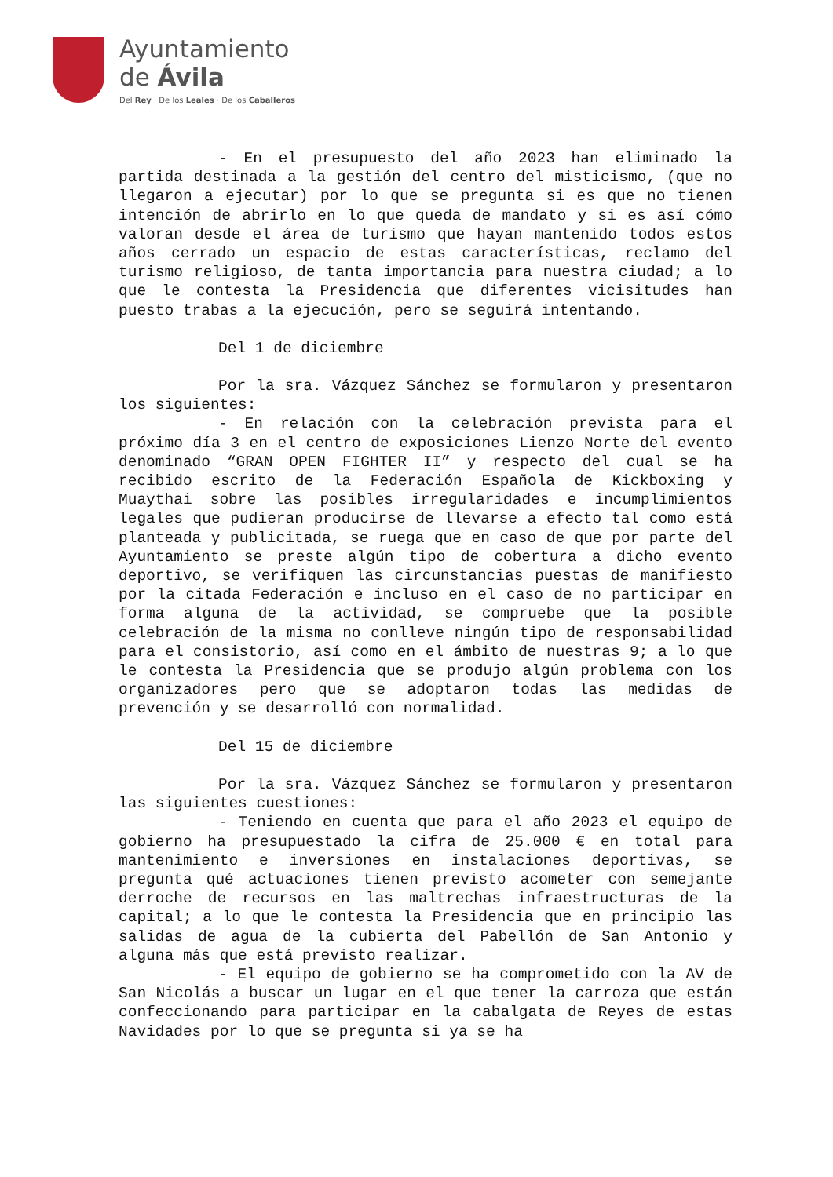Ayuntamiento
de Ávila
Del Rey · De los Leales · De los Caballeros
- En el presupuesto del año 2023 han eliminado la partida destinada a la gestión del centro del misticismo, (que no llegaron a ejecutar) por lo que se pregunta si es que no tienen intención de abrirlo en lo que queda de mandato y si es así cómo valoran desde el área de turismo que hayan mantenido todos estos años cerrado un espacio de estas características, reclamo del turismo religioso, de tanta importancia para nuestra ciudad; a lo que le contesta la Presidencia que diferentes vicisitudes han puesto trabas a la ejecución, pero se seguirá intentando.
Del 1 de diciembre
Por la sra. Vázquez Sánchez se formularon y presentaron los siguientes:
- En relación con la celebración prevista para el próximo día 3 en el centro de exposiciones Lienzo Norte del evento denominado “GRAN OPEN FIGHTER II” y respecto del cual se ha recibido escrito de la Federación Española de Kickboxing y Muaythai sobre las posibles irregularidades e incumplimientos legales que pudieran producirse de llevarse a efecto tal como está planteada y publicitada, se ruega que en caso de que por parte del Ayuntamiento se preste algún tipo de cobertura a dicho evento deportivo, se verifiquen las circunstancias puestas de manifiesto por la citada Federación e incluso en el caso de no participar en forma alguna de la actividad, se compruebe que la posible celebración de la misma no conlleve ningún tipo de responsabilidad para el consistorio, así como en el ámbito de nuestras 9; a lo que le contesta la Presidencia que se produjo algún problema con los organizadores pero que se adoptaron todas las medidas de prevención y se desarrolló con normalidad.
Del 15 de diciembre
Por la sra. Vázquez Sánchez se formularon y presentaron las siguientes cuestiones:
- Teniendo en cuenta que para el año 2023 el equipo de gobierno ha presupuestado la cifra de 25.000 € en total para mantenimiento e inversiones en instalaciones deportivas, se pregunta qué actuaciones tienen previsto acometer con semejante derroche de recursos en las maltrechas infraestructuras de la capital; a lo que le contesta la Presidencia que en principio las salidas de agua de la cubierta del Pabellón de San Antonio y alguna más que está previsto realizar.
- El equipo de gobierno se ha comprometido con la AV de San Nicolás a buscar un lugar en el que tener la carroza que están confeccionando para participar en la cabalgata de Reyes de estas Navidades por lo que se pregunta si ya se ha